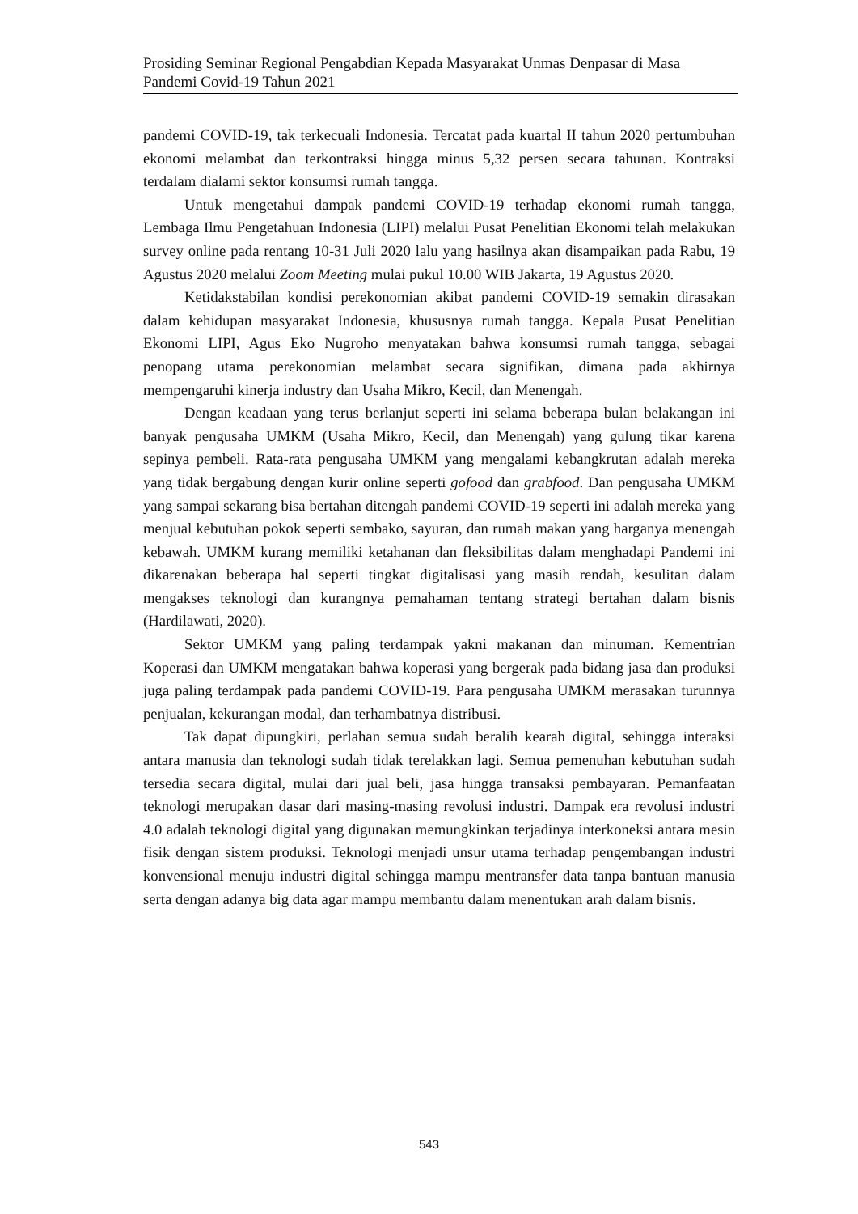Prosiding Seminar Regional Pengabdian Kepada Masyarakat Unmas Denpasar di Masa Pandemi Covid-19 Tahun 2021
pandemi COVID-19, tak terkecuali Indonesia. Tercatat pada kuartal II tahun 2020 pertumbuhan ekonomi melambat dan terkontraksi hingga minus 5,32 persen secara tahunan. Kontraksi terdalam dialami sektor konsumsi rumah tangga.
Untuk mengetahui dampak pandemi COVID-19 terhadap ekonomi rumah tangga, Lembaga Ilmu Pengetahuan Indonesia (LIPI) melalui Pusat Penelitian Ekonomi telah melakukan survey online pada rentang 10-31 Juli 2020 lalu yang hasilnya akan disampaikan pada Rabu, 19 Agustus 2020 melalui Zoom Meeting mulai pukul 10.00 WIB Jakarta, 19 Agustus 2020.
Ketidakstabilan kondisi perekonomian akibat pandemi COVID-19 semakin dirasakan dalam kehidupan masyarakat Indonesia, khususnya rumah tangga. Kepala Pusat Penelitian Ekonomi LIPI, Agus Eko Nugroho menyatakan bahwa konsumsi rumah tangga, sebagai penopang utama perekonomian melambat secara signifikan, dimana pada akhirnya mempengaruhi kinerja industry dan Usaha Mikro, Kecil, dan Menengah.
Dengan keadaan yang terus berlanjut seperti ini selama beberapa bulan belakangan ini banyak pengusaha UMKM (Usaha Mikro, Kecil, dan Menengah) yang gulung tikar karena sepinya pembeli. Rata-rata pengusaha UMKM yang mengalami kebangkrutan adalah mereka yang tidak bergabung dengan kurir online seperti gofood dan grabfood. Dan pengusaha UMKM yang sampai sekarang bisa bertahan ditengah pandemi COVID-19 seperti ini adalah mereka yang menjual kebutuhan pokok seperti sembako, sayuran, dan rumah makan yang harganya menengah kebawah. UMKM kurang memiliki ketahanan dan fleksibilitas dalam menghadapi Pandemi ini dikarenakan beberapa hal seperti tingkat digitalisasi yang masih rendah, kesulitan dalam mengakses teknologi dan kurangnya pemahaman tentang strategi bertahan dalam bisnis (Hardilawati, 2020).
Sektor UMKM yang paling terdampak yakni makanan dan minuman. Kementrian Koperasi dan UMKM mengatakan bahwa koperasi yang bergerak pada bidang jasa dan produksi juga paling terdampak pada pandemi COVID-19. Para pengusaha UMKM merasakan turunnya penjualan, kekurangan modal, dan terhambatnya distribusi.
Tak dapat dipungkiri, perlahan semua sudah beralih kearah digital, sehingga interaksi antara manusia dan teknologi sudah tidak terelakkan lagi. Semua pemenuhan kebutuhan sudah tersedia secara digital, mulai dari jual beli, jasa hingga transaksi pembayaran. Pemanfaatan teknologi merupakan dasar dari masing-masing revolusi industri. Dampak era revolusi industri 4.0 adalah teknologi digital yang digunakan memungkinkan terjadinya interkoneksi antara mesin fisik dengan sistem produksi. Teknologi menjadi unsur utama terhadap pengembangan industri konvensional menuju industri digital sehingga mampu mentransfer data tanpa bantuan manusia serta dengan adanya big data agar mampu membantu dalam menentukan arah dalam bisnis.
543